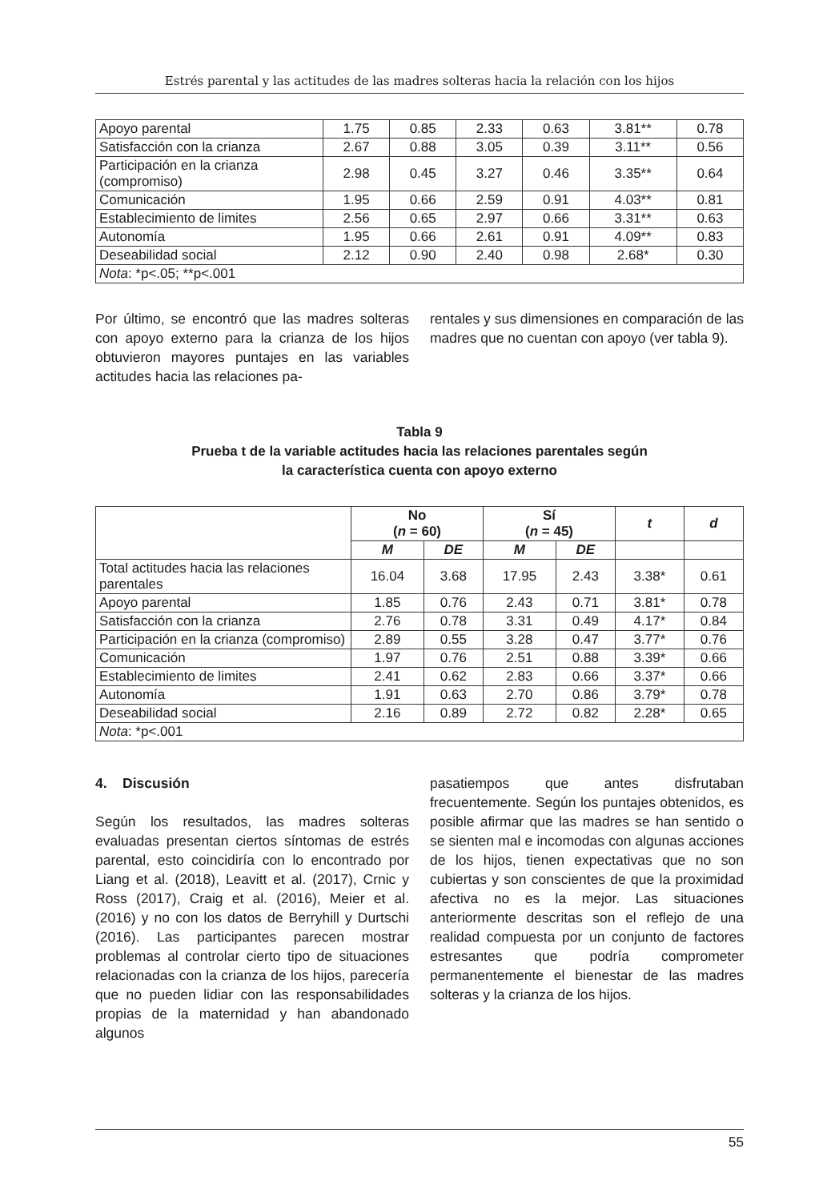Estrés parental y las actitudes de las madres solteras hacia la relación con los hijos
| Apoyo parental | 1.75 | 0.85 | 2.33 | 0.63 | 3.81** | 0.78 |
| Satisfacción con la crianza | 2.67 | 0.88 | 3.05 | 0.39 | 3.11** | 0.56 |
| Participación en la crianza (compromiso) | 2.98 | 0.45 | 3.27 | 0.46 | 3.35** | 0.64 |
| Comunicación | 1.95 | 0.66 | 2.59 | 0.91 | 4.03** | 0.81 |
| Establecimiento de limites | 2.56 | 0.65 | 2.97 | 0.66 | 3.31** | 0.63 |
| Autonomía | 1.95 | 0.66 | 2.61 | 0.91 | 4.09** | 0.83 |
| Deseabilidad social | 2.12 | 0.90 | 2.40 | 0.98 | 2.68* | 0.30 |
| Nota : *p<.05; **p<.001 | | | | | | |
Por último, se encontró que las madres solteras con apoyo externo para la crianza de los hijos obtuvieron mayores puntajes en las variables actitudes hacia las relaciones pa-
rentales y sus dimensiones en comparación de las madres que no cuentan con apoyo (ver tabla 9).
Tabla 9
Prueba t de la variable actitudes hacia las relaciones parentales según
la característica cuenta con apoyo externo
| | No ( n = 60) | | Sí ( n = 45) | | t | d |
| --- | --- | --- | --- | --- | --- | --- |
| | M | DE | M | DE | | |
| Total actitudes hacia las relaciones parentales | 16.04 | 3.68 | 17.95 | 2.43 | 3.38* | 0.61 |
| Apoyo parental | 1.85 | 0.76 | 2.43 | 0.71 | 3.81* | 0.78 |
| Satisfacción con la crianza | 2.76 | 0.78 | 3.31 | 0.49 | 4.17* | 0.84 |
| Participación en la crianza (compromiso) | 2.89 | 0.55 | 3.28 | 0.47 | 3.77* | 0.76 |
| Comunicación | 1.97 | 0.76 | 2.51 | 0.88 | 3.39* | 0.66 |
| Establecimiento de limites | 2.41 | 0.62 | 2.83 | 0.66 | 3.37* | 0.66 |
| Autonomía | 1.91 | 0.63 | 2.70 | 0.86 | 3.79* | 0.78 |
| Deseabilidad social | 2.16 | 0.89 | 2.72 | 0.82 | 2.28* | 0.65 |
| Nota : *p<.001 | | | | | | |
4. Discusión
Según los resultados, las madres solteras evaluadas presentan ciertos síntomas de estrés parental, esto coincidiría con lo encontrado por Liang et al. (2018), Leavitt et al. (2017), Crnic y Ross (2017), Craig et al. (2016), Meier et al. (2016) y no con los datos de Berryhill y Durtschi (2016). Las participantes parecen mostrar problemas al controlar cierto tipo de situaciones relacionadas con la crianza de los hijos, parecería que no pueden lidiar con las responsabilidades propias de la maternidad y han abandonado algunos
pasatiempos que antes disfrutaban frecuentemente. Según los puntajes obtenidos, es posible afirmar que las madres se han sentido o se sienten mal e incomodas con algunas acciones de los hijos, tienen expectativas que no son cubiertas y son conscientes de que la proximidad afectiva no es la mejor. Las situaciones anteriormente descritas son el reflejo de una realidad compuesta por un conjunto de factores estresantes que podría comprometer permanentemente el bienestar de las madres solteras y la crianza de los hijos.
55